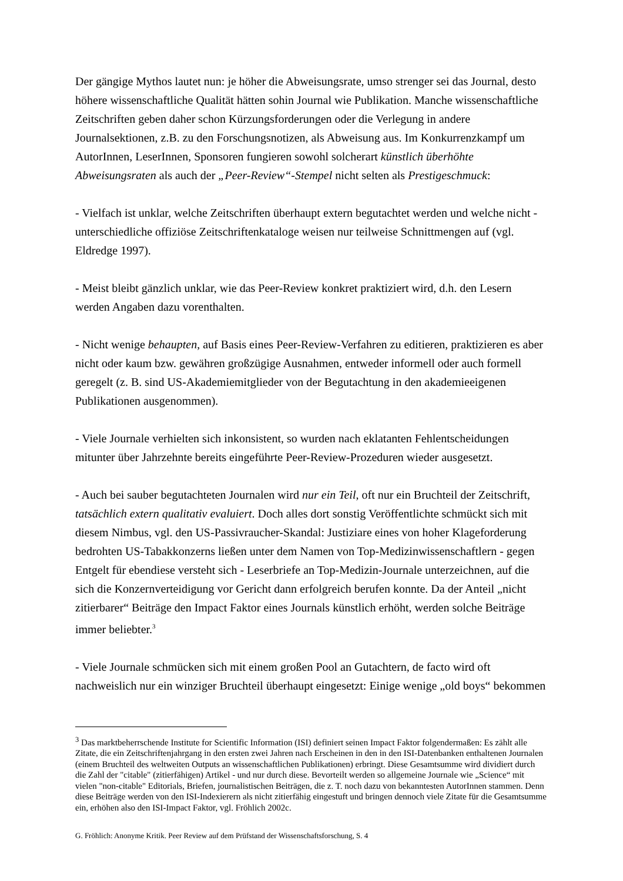Der gängige Mythos lautet nun: je höher die Abweisungsrate, umso strenger sei das Journal, desto höhere wissenschaftliche Qualität hätten sohin Journal wie Publikation. Manche wissenschaftliche Zeitschriften geben daher schon Kürzungsforderungen oder die Verlegung in andere Journalsektionen, z.B. zu den Forschungsnotizen, als Abweisung aus. Im Konkurrenzkampf um AutorInnen, LeserInnen, Sponsoren fungieren sowohl solcherart künstlich überhöhte Abweisungsraten als auch der „Peer-Review“-Stempel nicht selten als Prestigeschmuck:
- Vielfach ist unklar, welche Zeitschriften überhaupt extern begutachtet werden und welche nicht - unterschiedliche offiziöse Zeitschriftenkataloge weisen nur teilweise Schnittmengen auf (vgl. Eldredge 1997).
- Meist bleibt gänzlich unklar, wie das Peer-Review konkret praktiziert wird, d.h. den Lesern werden Angaben dazu vorenthalten.
- Nicht wenige behaupten, auf Basis eines Peer-Review-Verfahren zu editieren, praktizieren es aber nicht oder kaum bzw. gewähren großzügige Ausnahmen, entweder informell oder auch formell geregelt (z. B. sind US-Akademiemitglieder von der Begutachtung in den akademieeigenen Publikationen ausgenommen).
- Viele Journale verhielten sich inkonsistent, so wurden nach eklatanten Fehlentscheidungen mitunter über Jahrzehnte bereits eingeführte Peer-Review-Prozeduren wieder ausgesetzt.
- Auch bei sauber begutachteten Journalen wird nur ein Teil, oft nur ein Bruchteil der Zeitschrift, tatsächlich extern qualitativ evaluiert. Doch alles dort sonstig Veröffentlichte schmückt sich mit diesem Nimbus, vgl. den US-Passivraucher-Skandal: Justiziare eines von hoher Klageforderung bedrohten US-Tabakkonzerns ließen unter dem Namen von Top-Medizinwissenschaftlern - gegen Entgelt für ebendiese versteht sich - Leserbriefe an Top-Medizin-Journale unterzeichnen, auf die sich die Konzernverteidigung vor Gericht dann erfolgreich berufen konnte. Da der Anteil „nicht zitierbarer“ Beiträge den Impact Faktor eines Journals künstlich erhöht, werden solche Beiträge immer beliebter.<sup>3</sup>
- Viele Journale schmücken sich mit einem großen Pool an Gutachtern, de facto wird oft nachweislich nur ein winziger Bruchteil überhaupt eingesetzt: Einige wenige „old boys“ bekommen
<sup>3</sup> Das marktbeherrschende Institute for Scientific Information (ISI) definiert seinen Impact Faktor folgendermaßen: Es zählt alle Zitate, die ein Zeitschriftenjahrgang in den ersten zwei Jahren nach Erscheinen in den in den ISI-Datenbanken enthaltenen Journalen (einem Bruchteil des weltweiten Outputs an wissenschaftlichen Publikationen) erbringt. Diese Gesamtsumme wird dividiert durch die Zahl der "citable" (zitierfähigen) Artikel - und nur durch diese. Bevorteilt werden so allgemeine Journale wie „Science“ mit vielen "non-citable" Editorials, Briefen, journalistischen Beiträgen, die z. T. noch dazu von bekanntesten AutorInnen stammen. Denn diese Beiträge werden von den ISI-Indexierern als nicht zitierfähig eingestuft und bringen dennoch viele Zitate für die Gesamtsumme ein, erhöhen also den ISI-Impact Faktor, vgl. Fröhlich 2002c.
G. Fröhlich: Anonyme Kritik. Peer Review auf dem Prüfstand der Wissenschaftsforschung, S. 4